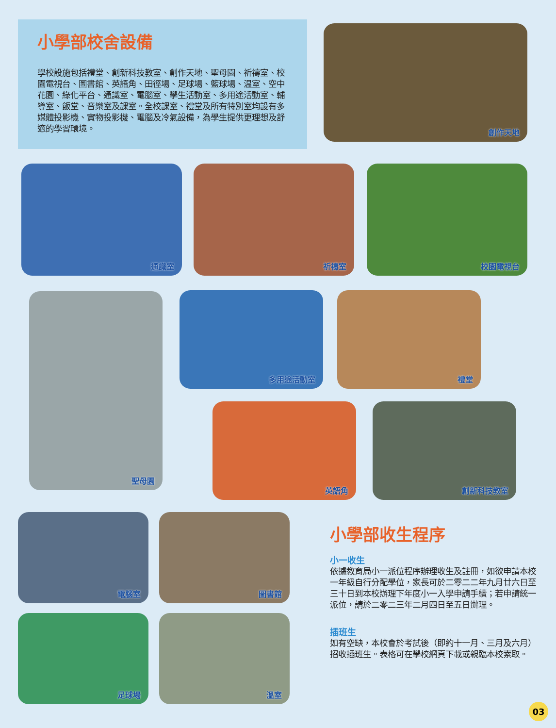小學部校舍設備
學校設施包括禮堂、創新科技教室、創作天地、聖母園、祈禱室、校園電視台、圖書館、英語角、田徑場、足球場、籃球場、温室、空中花園、綠化平台、通識室、電腦室、學生活動室、多用途活動室、輔導室、飯堂、音樂室及課室。全校課室、禮堂及所有特別室均設有多媒體投影機、實物投影機、電腦及冷氣設備，為學生提供更理想及舒適的學習環境。
創作天地
通識室 祈禱室 校園電視台
聖母園 多用途活動室 禮堂
英語角 創新科技教室
電腦室 圖書館
足球場 溫室
小學部收生程序
小一收生
依據教育局小一派位程序辦理收生及註冊，如欲申請本校一年級自行分配學位，家長可於二零二二年九月廿六日至三十日到本校辦理下年度小一入學申請手續；若申請統一派位，請於二零二三年二月四日至五日辦理。
插班生
如有空缺，本校會於考試後（即約十一月、三月及六月）招收插班生。表格可在學校網頁下載或親臨本校索取。
03